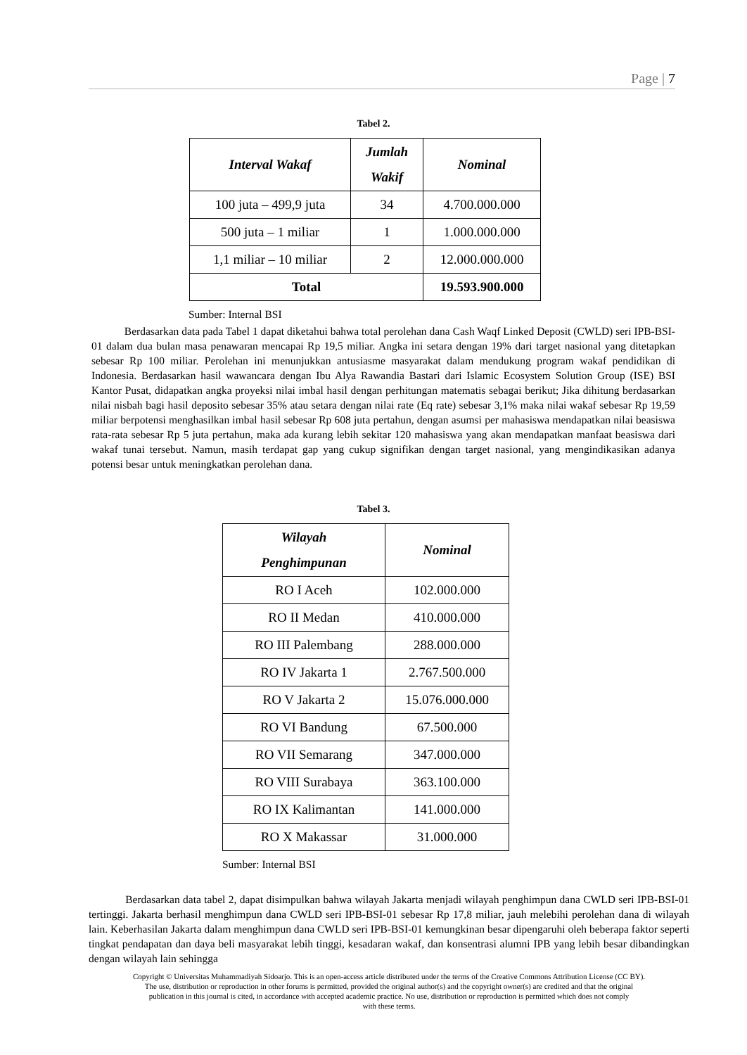Page | 7
Tabel 2.
| Interval Wakaf | Jumlah Wakif | Nominal |
| --- | --- | --- |
| 100 juta – 499,9 juta | 34 | 4.700.000.000 |
| 500 juta – 1 miliar | 1 | 1.000.000.000 |
| 1,1 miliar – 10 miliar | 2 | 12.000.000.000 |
| Total | | 19.593.900.000 |
Sumber: Internal BSI
Berdasarkan data pada Tabel 1 dapat diketahui bahwa total perolehan dana Cash Waqf Linked Deposit (CWLD) seri IPB-BSI-01 dalam dua bulan masa penawaran mencapai Rp 19,5 miliar. Angka ini setara dengan 19% dari target nasional yang ditetapkan sebesar Rp 100 miliar. Perolehan ini menunjukkan antusiasme masyarakat dalam mendukung program wakaf pendidikan di Indonesia. Berdasarkan hasil wawancara dengan Ibu Alya Rawandia Bastari dari Islamic Ecosystem Solution Group (ISE) BSI Kantor Pusat, didapatkan angka proyeksi nilai imbal hasil dengan perhitungan matematis sebagai berikut; Jika dihitung berdasarkan nilai nisbah bagi hasil deposito sebesar 35% atau setara dengan nilai rate (Eq rate) sebesar 3,1% maka nilai wakaf sebesar Rp 19,59 miliar berpotensi menghasilkan imbal hasil sebesar Rp 608 juta pertahun, dengan asumsi per mahasiswa mendapatkan nilai beasiswa rata-rata sebesar Rp 5 juta pertahun, maka ada kurang lebih sekitar 120 mahasiswa yang akan mendapatkan manfaat beasiswa dari wakaf tunai tersebut. Namun, masih terdapat gap yang cukup signifikan dengan target nasional, yang mengindikasikan adanya potensi besar untuk meningkatkan perolehan dana.
Tabel 3.
| Wilayah Penghimpunan | Nominal |
| --- | --- |
| RO I Aceh | 102.000.000 |
| RO II Medan | 410.000.000 |
| RO III Palembang | 288.000.000 |
| RO IV Jakarta 1 | 2.767.500.000 |
| RO V Jakarta 2 | 15.076.000.000 |
| RO VI Bandung | 67.500.000 |
| RO VII Semarang | 347.000.000 |
| RO VIII Surabaya | 363.100.000 |
| RO IX Kalimantan | 141.000.000 |
| RO X Makassar | 31.000.000 |
Sumber: Internal BSI
Berdasarkan data tabel 2, dapat disimpulkan bahwa wilayah Jakarta menjadi wilayah penghimpun dana CWLD seri IPB-BSI-01 tertinggi. Jakarta berhasil menghimpun dana CWLD seri IPB-BSI-01 sebesar Rp 17,8 miliar, jauh melebihi perolehan dana di wilayah lain. Keberhasilan Jakarta dalam menghimpun dana CWLD seri IPB-BSI-01 kemungkinan besar dipengaruhi oleh beberapa faktor seperti tingkat pendapatan dan daya beli masyarakat lebih tinggi, kesadaran wakaf, dan konsentrasi alumni IPB yang lebih besar dibandingkan dengan wilayah lain sehingga
Copyright © Universitas Muhammadiyah Sidoarjo. This is an open-access article distributed under the terms of the Creative Commons Attribution License (CC BY).
The use, distribution or reproduction in other forums is permitted, provided the original author(s) and the copyright owner(s) are credited and that the original
publication in this journal is cited, in accordance with accepted academic practice. No use, distribution or reproduction is permitted which does not comply
with these terms.